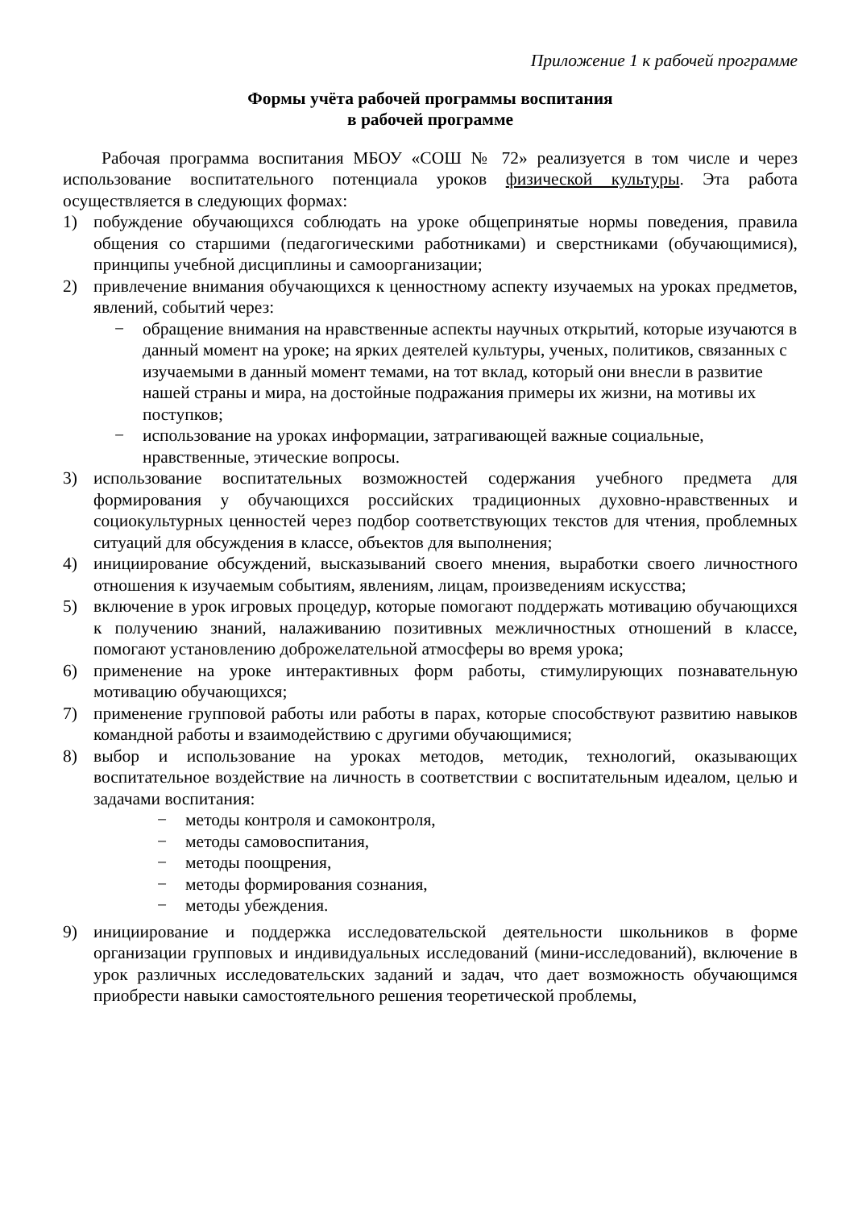Приложение 1 к рабочей программе
Формы учёта рабочей программы воспитания
в рабочей программе
Рабочая программа воспитания МБОУ «СОШ № 72» реализуется в том числе и через использование воспитательного потенциала уроков физической культуры. Эта работа осуществляется в следующих формах:
1) побуждение обучающихся соблюдать на уроке общепринятые нормы поведения, правила общения со старшими (педагогическими работниками) и сверстниками (обучающимися), принципы учебной дисциплины и самоорганизации;
2) привлечение внимания обучающихся к ценностному аспекту изучаемых на уроках предметов, явлений, событий через:
− обращение внимания на нравственные аспекты научных открытий, которые изучаются в данный момент на уроке; на ярких деятелей культуры, ученых, политиков, связанных с изучаемыми в данный момент темами, на тот вклад, который они внесли в развитие нашей страны и мира, на достойные подражания примеры их жизни, на мотивы их поступков;
− использование на уроках информации, затрагивающей важные социальные, нравственные, этические вопросы.
3) использование воспитательных возможностей содержания учебного предмета для формирования у обучающихся российских традиционных духовно-нравственных и социокультурных ценностей через подбор соответствующих текстов для чтения, проблемных ситуаций для обсуждения в классе, объектов для выполнения;
4) инициирование обсуждений, высказываний своего мнения, выработки своего личностного отношения к изучаемым событиям, явлениям, лицам, произведениям искусства;
5) включение в урок игровых процедур, которые помогают поддержать мотивацию обучающихся к получению знаний, налаживанию позитивных межличностных отношений в классе, помогают установлению доброжелательной атмосферы во время урока;
6) применение на уроке интерактивных форм работы, стимулирующих познавательную мотивацию обучающихся;
7) применение групповой работы или работы в парах, которые способствуют развитию навыков командной работы и взаимодействию с другими обучающимися;
8) выбор и использование на уроках методов, методик, технологий, оказывающих воспитательное воздействие на личность в соответствии с воспитательным идеалом, целью и задачами воспитания:
− методы контроля и самоконтроля,
− методы самовоспитания,
− методы поощрения,
− методы формирования сознания,
− методы убеждения.
9) инициирование и поддержка исследовательской деятельности школьников в форме организации групповых и индивидуальных исследований (мини-исследований), включение в урок различных исследовательских заданий и задач, что дает возможность обучающимся приобрести навыки самостоятельного решения теоретической проблемы,